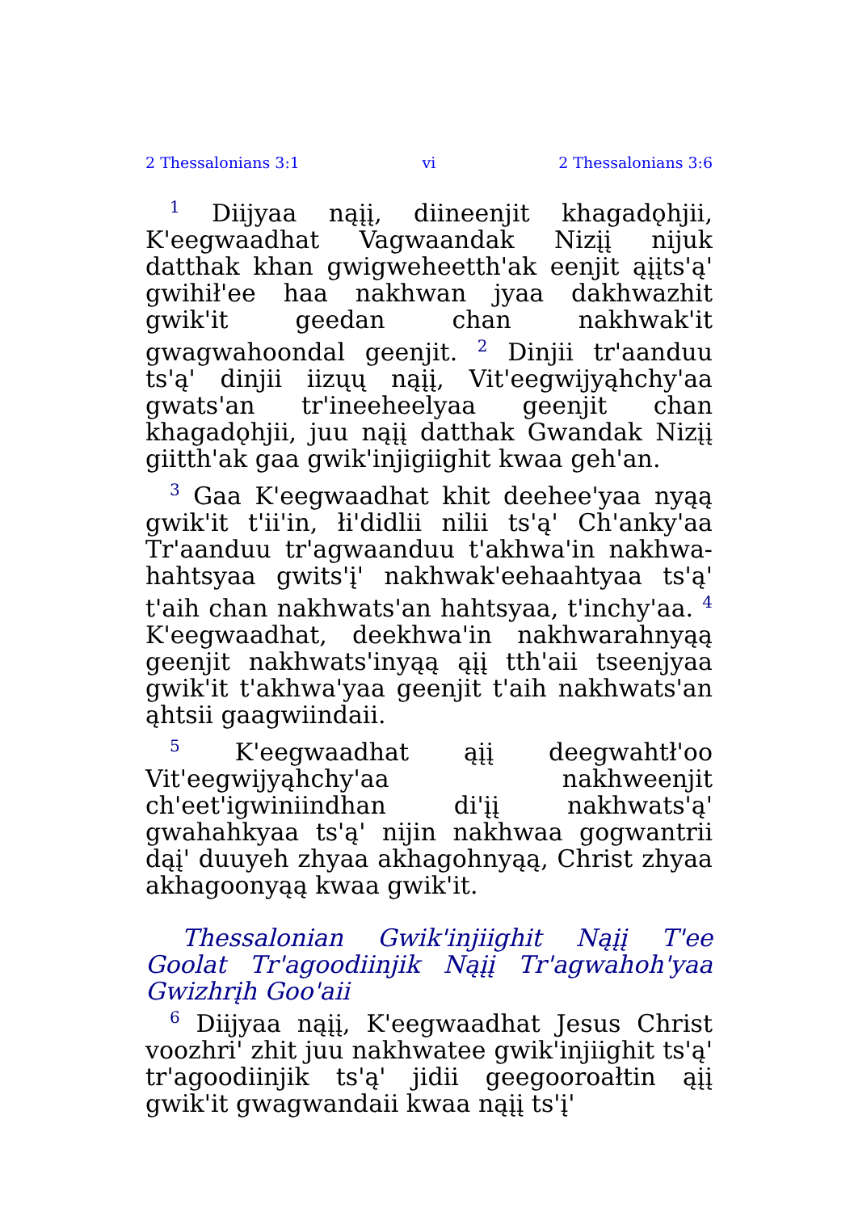2 Thessalonians 3:1 vi 2 Thessalonians 3:6
<sup>1</sup> Diijyaa nąįį, diineenjit khagadǫhjii, K'eegwaadhat Vagwaandak Nizįį nijuk datthak khan gwigweheetth'ak eenjit ąįįts'ą' gwihił'ee haa nakhwan jyaa dakhwazhit gwik'it geedan chan nakhwak'it gwagwahoondal geenjit. <sup>2</sup> Dinjii tr'aanduu ts'ą' dinjii iizųų nąįį, Vit'eegwijyąhchy'aa gwats'an tr'ineeheelyaa geenjit chan khagadǫhjii, juu nąįį datthak Gwandak Nizįį giitth'ak gaa gwik'injigiighit kwaa geh'an.
<sup>3</sup> Gaa K'eegwaadhat khit deehee'yaa nyąą gwik'it t'ii'in, łi'didlii nilii ts'ą' Ch'anky'aa Tr'aanduu tr'agwaanduu t'akhwa'in nakhwa­hahtsyaa gwits'į' nakhwak'eehaahtyaa ts'ą' t'aih chan nakhwats'an hahtsyaa, t'inchy'aa. <sup>4</sup> K'eegwaadhat, deekhwa'in nakhwarahnyąą geenjit nakhwats'inyąą ąįį tth'aii tseenjyaa gwik'it t'akhwa'yaa geenjit t'aih nakhwats'an ąhtsii gaagwiindaii.
<sup>5</sup> K'eegwaadhat ąįį deegwahtł'oo Vit'eegwijyąhchy'aa nakhweenjit ch'eet'igwiniindhan di'įį nakhwats'ą' gwahahkyaa ts'ą' nijin nakhwaa gogwantrii dąį' duuyeh zhyaa akhagohnyąą, Christ zhyaa akhagoonyąą kwaa gwik'it.
Thessalonian Gwik'injiighit Nąįį T'ee Goolat Tr'agoodiinjik Nąįį Tr'agwahoh'yaa Gwizhrįh Goo'aii
<sup>6</sup> Diijyaa nąįį, K'eegwaadhat Jesus Christ voozhri' zhit juu nakhwatee gwik'injiighit ts'ą' tr'agoodiinjik ts'ą' jidii geegooroałtin ąįį gwik'it gwagwandaii kwaa nąįį ts'į'